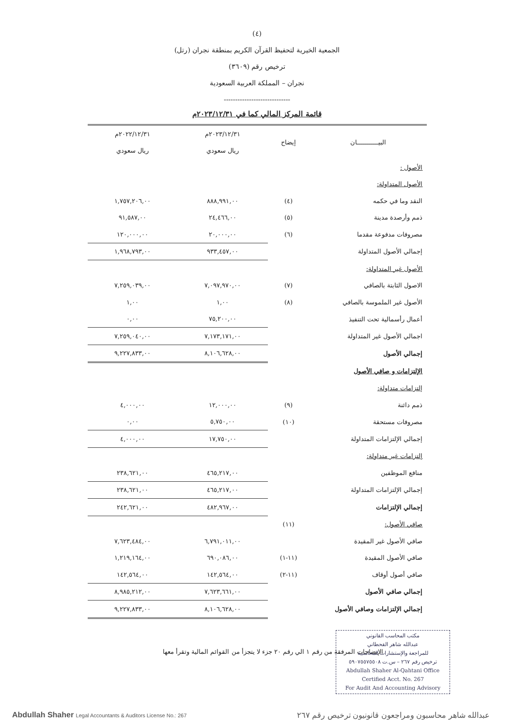(٤)
الجمعية الخيرية لتحفيظ القرآن الكريم بمنطقة نجران (رتل)
ترخيص رقم (٣٦٠٩)
نجران – المملكة العربية السعودية
-----------------------------
قائمة المركز المالي كما في ٢٠٢٣/١٢/٣١م
| البيـــــــــــان | إيضاح | ٢٠٢٣/١٢/٣١م | ٢٠٢٢/١٢/٣١م |
| --- | --- | --- | --- |
| | | ريال سعودي | ريال سعودي |
| الأصول : | | | |
| الأصول المتداولة: | | | |
| النقد وما في حكمه | (٤) | ٨٨٨,٩٩١,٠٠ | ١,٧٥٧,٢٠٦,٠٠ |
| ذمم وأرصدة مدينة | (٥) | ٢٤,٤٦٦,٠٠ | ٩١,٥٨٧,٠٠ |
| مصروفات مدفوعة مقدما | (٦) | ٢٠,٠٠٠,٠٠ | ١٢٠,٠٠٠,٠٠ |
| إجمالي الأصول المتداولة | | ٩٣٣,٤٥٧,٠٠ | ١,٩٦٨,٧٩٣,٠٠ |
| الأصول غير المتداولة: | | | |
| الاصول الثابتة بالصافي | (٧) | ٧,٠٩٧,٩٧٠,٠٠ | ٧,٢٥٩,٠٣٩,٠٠ |
| الأصول غير الملموسة بالصافي | (٨) | ١,٠٠ | ١,٠٠ |
| أعمال رأسمالية تحت التنفيذ | | ٧٥,٢٠٠,٠٠ | ٠,٠٠ |
| اجمالي الأصول غير المتداولة | | ٧,١٧٣,١٧١,٠٠ | ٧,٢٥٩,٠٤٠,٠٠ |
| إجمالي الأصول | | ٨,١٠٦,٦٢٨,٠٠ | ٩,٢٢٧,٨٣٣,٠٠ |
| الإلتزامات و صافي الأصول | | | |
| إلتزامات متداولة: | | | |
| ذمم دائنة | (٩) | ١٢,٠٠٠,٠٠ | ٤,٠٠٠,٠٠ |
| مصروفات مستحقة | (١٠) | ٥,٧٥٠,٠٠ | ٠,٠٠ |
| إجمالي الإلتزامات المتداولة | | ١٧,٧٥٠,٠٠ | ٤,٠٠٠,٠٠ |
| إلتزامات غير متداولة: | | | |
| منافع الموظفين | | ٤٦٥,٢١٧,٠٠ | ٢٣٨,٦٢١,٠٠ |
| إجمالي الإلتزامات المتداولة | | ٤٦٥,٢١٧,٠٠ | ٢٣٨,٦٢١,٠٠ |
| إجمالي الإلتزامات | | ٤٨٢,٩٦٧,٠٠ | ٢٤٢,٦٢١,٠٠ |
| صافي الأصول: | (١١) | | |
| صافي الأصول غير المقيدة | | ٦,٧٩١,٠١١,٠٠ | ٧,٦٢٣,٤٨٤,٠٠ |
| صافي الأصول المقيدة | (١١-١) | ٦٩٠,٠٨٦,٠٠ | ١,٢١٩,١٦٤,٠٠ |
| صافي أصول أوقاف | (١١-٢) | ١٤٢,٥٦٤,٠٠ | ١٤٢,٥٦٤,٠٠ |
| إجمالي صافي الأصول | | ٧,٦٢٣,٦٦١,٠٠ | ٨,٩٨٥,٢١٢,٠٠ |
| إجمالي الإلتزامات وصافي الأصول | | ٨,١٠٦,٦٢٨,٠٠ | ٩,٢٢٧,٨٣٣,٠٠ |
الإيضاحات المرفقة من رقم ١ الي رقم ٢٠ جزء لا يتجزأ من القوائم المالية وتقرأ معها
مكتب المحاسب القانوني
عبدالله شاهر القحطاني
للمراجعة والإستشارات المحاسبية
ترخيص رقم ٢٦٧ – س.ت ٥٩٠٧‎‎٥٥٧٥٥٠٨‎
Abdullah Shaher Al-Qahtani Office
Certified Acct. No. 267
For Audit And Accounting Advisory
Abdullah Shaher Legal Accountants & Auditors License No.: 267
عبدالله شاهر محاسبون ومراجعون قانونيون ترخيص رقم ٢٦٧